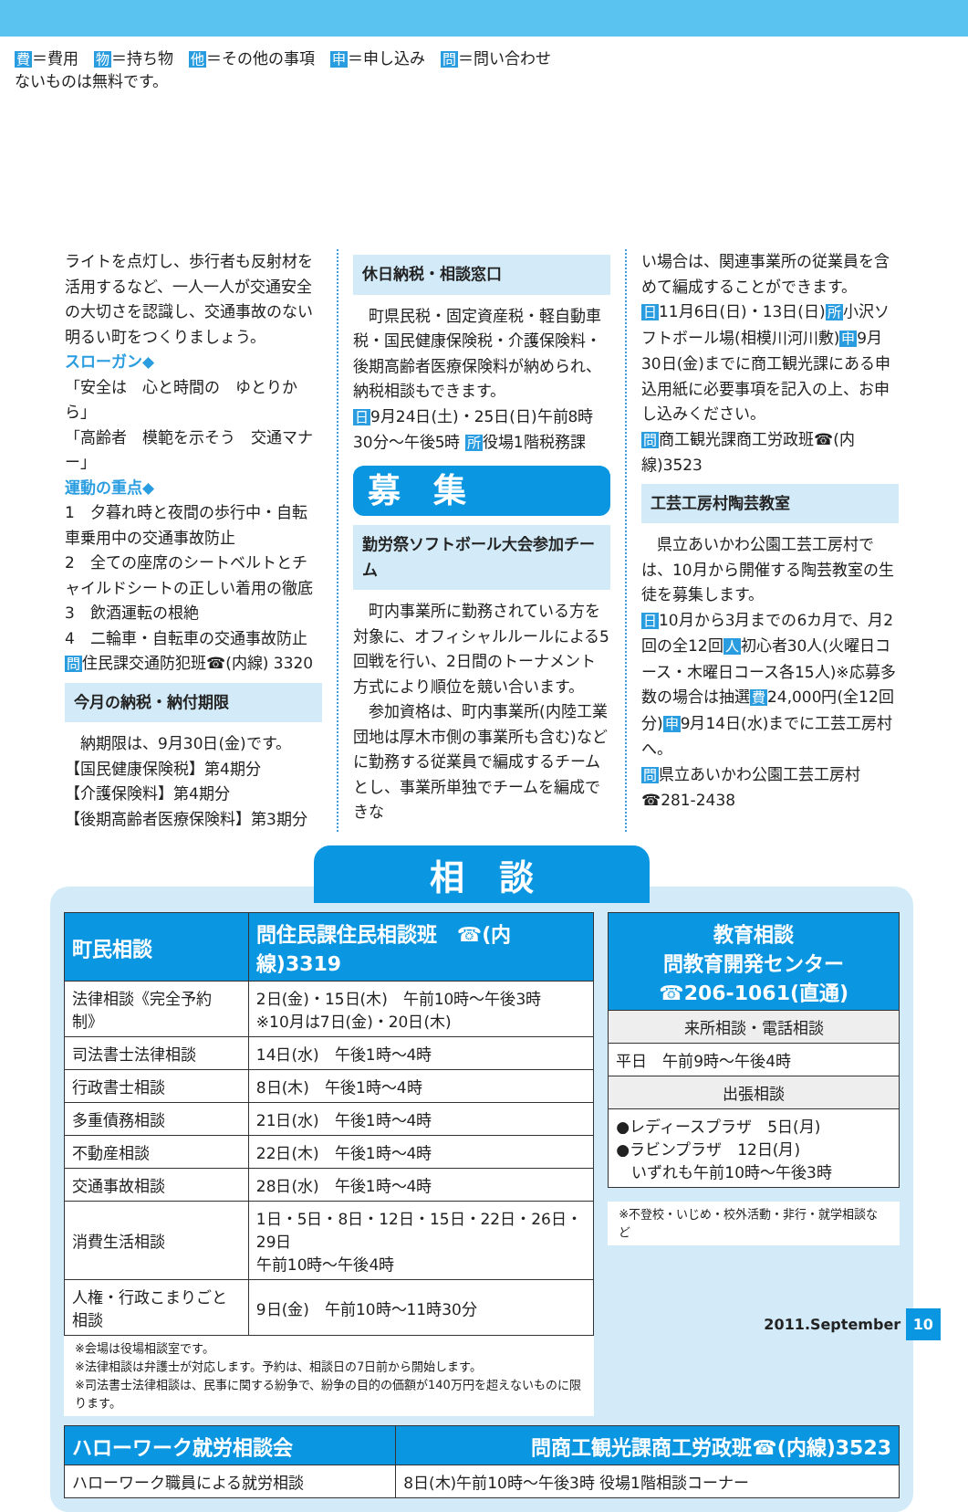費＝費用　物＝持ち物　他＝その他の事項　申＝申し込み　問＝問い合わせ
ないものは無料です。
ライトを点灯し、歩行者も反射材を活用するなど、一人一人が交通安全の大切さを認識し、交通事故のない明るい町をつくりましょう。
スローガン◆
「安全は　心と時間の　ゆとりから」
「高齢者　模範を示そう　交通マナー」
運動の重点◆
1　夕暮れ時と夜間の歩行中・自転車乗用中の交通事故防止
2　全ての座席のシートベルトとチャイルドシートの正しい着用の徹底
3　飲酒運転の根絶
4　二輪車・自転車の交通事故防止
問住民課交通防犯班☎(内線) 3320
今月の納税・納付期限
　納期限は、9月30日(金)です。
【国民健康保険税】第4期分
【介護保険料】第4期分
【後期高齢者医療保険料】第3期分
休日納税・相談窓口
　町県民税・固定資産税・軽自動車税・国民健康保険税・介護保険料・後期高齢者医療保険料が納められ、納税相談もできます。
日9月24日(土)・25日(日)午前8時30分～午後5時 所役場1階税務課
募　集
勤労祭ソフトボール大会参加チーム
　町内事業所に勤務されている方を対象に、オフィシャルルールによる5回戦を行い、2日間のトーナメント方式により順位を競い合います。
　参加資格は、町内事業所(内陸工業団地は厚木市側の事業所も含む)などに勤務する従業員で編成するチームとし、事業所単独でチームを編成できな
い場合は、関連事業所の従業員を含めて編成することができます。
日11月6日(日)・13日(日)所小沢ソフトボール場(相模川河川敷)申9月30日(金)までに商工観光課にある申込用紙に必要事項を記入の上、お申し込みください。
問商工観光課商工労政班☎(内線)3523
工芸工房村陶芸教室
　県立あいかわ公園工芸工房村では、10月から開催する陶芸教室の生徒を募集します。
日10月から3月までの6カ月で、月2回の全12回人初心者30人(火曜日コース・木曜日コース各15人)※応募多数の場合は抽選費24,000円(全12回分)申9月14日(水)までに工芸工房村へ。
問県立あいかわ公園工芸工房村☎281-2438
相　談
| 町民相談 | 問住民課住民相談班 ☎(内線)3319 |
| --- | --- |
| 法律相談《完全予約制》 | 2日(金)・15日(木) 午前10時～午後3時 ※10月は7日(金)・20日(木) |
| 司法書士法律相談 | 14日(水) 午後1時～4時 |
| 行政書士相談 | 8日(木) 午後1時～4時 |
| 多重債務相談 | 21日(水) 午後1時～4時 |
| 不動産相談 | 22日(木) 午後1時～4時 |
| 交通事故相談 | 28日(水) 午後1時～4時 |
| 消費生活相談 | 1日・5日・8日・12日・15日・22日・26日・29日 午前10時～午後4時 |
| 人権・行政こまりごと相談 | 9日(金) 午前10時～11時30分 |
※会場は役場相談室です。
※法律相談は弁護士が対応します。予約は、相談日の7日前から開始します。
※司法書士法律相談は、民事に関する紛争で、紛争の目的の価額が140万円を超えないものに限ります。
| 教育相談 問教育開発センター ☎206-1061(直通) |
| --- |
| 来所相談・電話相談 |
| 平日 午前9時～午後4時 |
| 出張相談 |
| ●レディースプラザ 5日(月) ●ラビンプラザ 12日(月) いずれも午前10時～午後3時 |
※不登校・いじめ・校外活動・非行・就学相談など
| ハローワーク就労相談会 | 問商工観光課商工労政班☎(内線)3523 |
| --- | --- |
| ハローワーク職員による就労相談 | 8日(木)午前10時～午後3時 役場1階相談コーナー |
2011.September 10